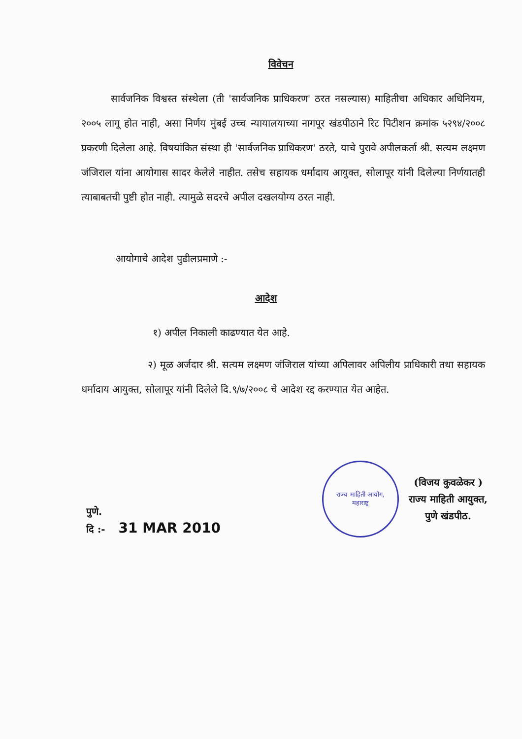विवेचन
सार्वजनिक विश्वस्त संस्थेला (ती 'सार्वजनिक प्राधिकरण' ठरत नसल्यास) माहितीचा अधिकार अधिनियम, २००५ लागू होत नाही, असा निर्णय मुंबई उच्च न्यायालयाच्या नागपूर खंडपीठाने रिट पिटीशन क्रमांक ५२९४/२००८ प्रकरणी दिलेला आहे. विषयांकित संस्था ही 'सार्वजनिक प्राधिकरण' ठरते, याचे पुरावे अपीलकर्ता श्री. सत्यम लक्ष्मण जंजिराल यांना आयोगास सादर केलेले नाहीत. तसेच सहायक धर्मादाय आयुक्त, सोलापूर यांनी दिलेल्या निर्णयातही त्याबाबतची पुष्टी होत नाही. त्यामुळे सदरचे अपील दखलयोग्य ठरत नाही.
आयोगाचे आदेश पुढीलप्रमाणे :-
आदेश
१) अपील निकाली काढण्यात येत आहे.
२) मूळ अर्जदार श्री. सत्यम लक्ष्मण जंजिराल यांच्या अपिलावर अपिलीय प्राधिकारी तथा सहायक धर्मादाय आयुक्त, सोलापूर यांनी दिलेले दि.९/७/२००८ चे आदेश रद्द करण्यात येत आहेत.
पुणे.
दि :- 31 MAR 2010
राज्य माहिती आयोग,
महाराष्ट्र
(विजय कुवळेकर )
राज्य माहिती आयुक्त,
पुणे खंडपीठ.